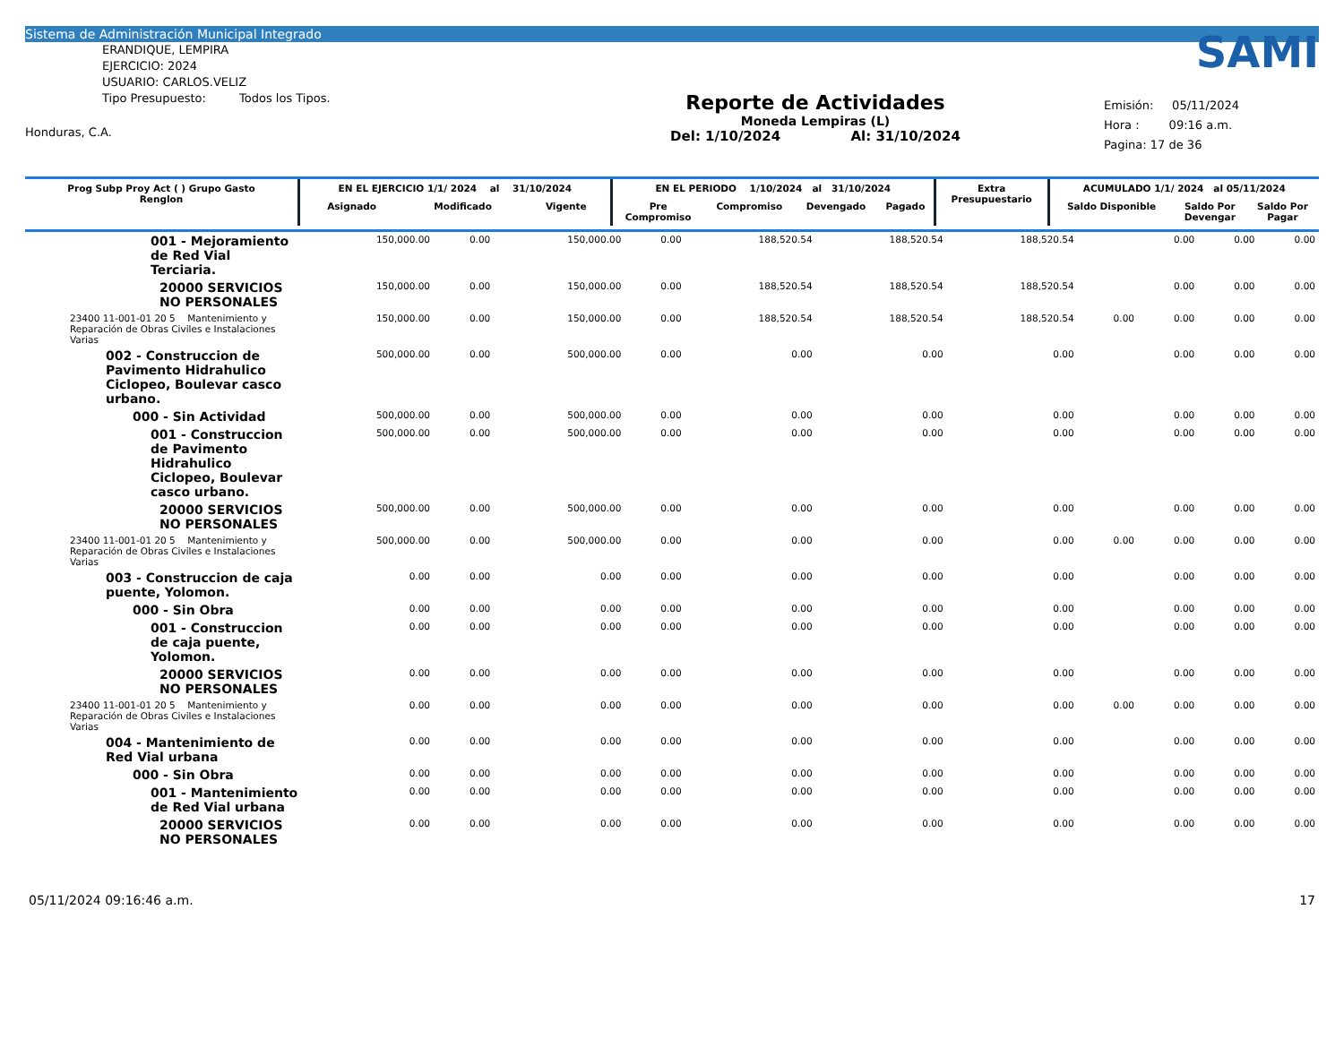Sistema de Administración Municipal Integrado
ERANDIQUE, LEMPIRA
EJERCICIO: 2024
USUARIO: CARLOS.VELIZ
Tipo Presupuesto: Todos los Tipos.
Honduras, C.A.
Reporte de Actividades
Moneda Lempiras (L)
Del: 1/10/2024 Al: 31/10/2024
SAMI
Emisión: 05/11/2024
Hora : 09:16 a.m.
Pagina: 17 de 36
| Prog Subp Proy Act ( ) Grupo Gasto Renglon | EN EL EJERCICIO 1/1/ 2024 al 31/10/2024 | | | EN EL PERIODO 1/10/2024 al 31/10/2024 | | | | Extra Presupuestario | ACUMULADO 1/1/ 2024 al 05/11/2024 | | |
| --- | --- | --- | --- | --- | --- | --- | --- | --- | --- | --- | --- |
| | Asignado | Modificado | Vigente | Pre Compromiso | Compromiso | Devengado | Pagado | | Saldo Disponible | Saldo Por Devengar | Saldo Por Pagar |
| 001 - Mejoramiento de Red Vial Terciaria. | 150,000.00 | 0.00 | 150,000.00 | 0.00 | 188,520.54 | 188,520.54 | 188,520.54 | | 0.00 | 0.00 | 0.00 |
| 20000 SERVICIOS NO PERSONALES | 150,000.00 | 0.00 | 150,000.00 | 0.00 | 188,520.54 | 188,520.54 | 188,520.54 | | 0.00 | 0.00 | 0.00 |
| 23400 11-001-01 20 5 Mantenimiento y Reparación de Obras Civiles e Instalaciones Varias | 150,000.00 | 0.00 | 150,000.00 | 0.00 | 188,520.54 | 188,520.54 | 188,520.54 | 0.00 | 0.00 | 0.00 | 0.00 |
| 002 - Construccion de Pavimento Hidrahulico Ciclopeo, Boulevar casco urbano. | 500,000.00 | 0.00 | 500,000.00 | 0.00 | 0.00 | 0.00 | 0.00 | | 0.00 | 0.00 | 0.00 |
| 000 - Sin Actividad | 500,000.00 | 0.00 | 500,000.00 | 0.00 | 0.00 | 0.00 | 0.00 | | 0.00 | 0.00 | 0.00 |
| 001 - Construccion de Pavimento Hidrahulico Ciclopeo, Boulevar casco urbano. | 500,000.00 | 0.00 | 500,000.00 | 0.00 | 0.00 | 0.00 | 0.00 | | 0.00 | 0.00 | 0.00 |
| 20000 SERVICIOS NO PERSONALES | 500,000.00 | 0.00 | 500,000.00 | 0.00 | 0.00 | 0.00 | 0.00 | | 0.00 | 0.00 | 0.00 |
| 23400 11-001-01 20 5 Mantenimiento y Reparación de Obras Civiles e Instalaciones Varias | 500,000.00 | 0.00 | 500,000.00 | 0.00 | 0.00 | 0.00 | 0.00 | 0.00 | 0.00 | 0.00 | 0.00 |
| 003 - Construccion de caja puente, Yolomon. | 0.00 | 0.00 | 0.00 | 0.00 | 0.00 | 0.00 | 0.00 | | 0.00 | 0.00 | 0.00 |
| 000 - Sin Obra | 0.00 | 0.00 | 0.00 | 0.00 | 0.00 | 0.00 | 0.00 | | 0.00 | 0.00 | 0.00 |
| 001 - Construccion de caja puente, Yolomon. | 0.00 | 0.00 | 0.00 | 0.00 | 0.00 | 0.00 | 0.00 | | 0.00 | 0.00 | 0.00 |
| 20000 SERVICIOS NO PERSONALES | 0.00 | 0.00 | 0.00 | 0.00 | 0.00 | 0.00 | 0.00 | | 0.00 | 0.00 | 0.00 |
| 23400 11-001-01 20 5 Mantenimiento y Reparación de Obras Civiles e Instalaciones Varias | 0.00 | 0.00 | 0.00 | 0.00 | 0.00 | 0.00 | 0.00 | 0.00 | 0.00 | 0.00 | 0.00 |
| 004 - Mantenimiento de Red Vial urbana | 0.00 | 0.00 | 0.00 | 0.00 | 0.00 | 0.00 | 0.00 | | 0.00 | 0.00 | 0.00 |
| 000 - Sin Obra | 0.00 | 0.00 | 0.00 | 0.00 | 0.00 | 0.00 | 0.00 | | 0.00 | 0.00 | 0.00 |
| 001 - Mantenimiento de Red Vial urbana | 0.00 | 0.00 | 0.00 | 0.00 | 0.00 | 0.00 | 0.00 | | 0.00 | 0.00 | 0.00 |
| 20000 SERVICIOS NO PERSONALES | 0.00 | 0.00 | 0.00 | 0.00 | 0.00 | 0.00 | 0.00 | | 0.00 | 0.00 | 0.00 |
05/11/2024 09:16:46 a.m. 17